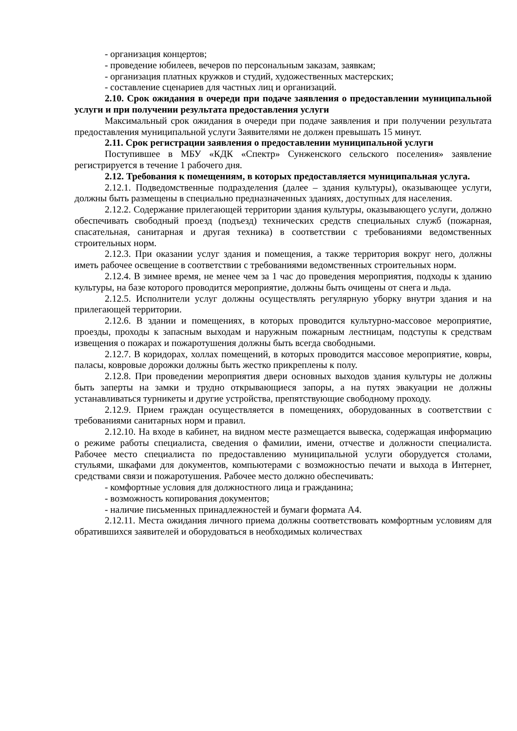- организация концертов;
- проведение юбилеев, вечеров по персональным заказам, заявкам;
- организация платных кружков и студий, художественных мастерских;
- составление сценариев для частных лиц и организаций.
2.10. Срок ожидания в очереди при подаче заявления о предоставлении муниципальной услуги и при получении результата предоставления услуги
Максимальный срок ожидания в очереди при подаче заявления и при получении результата предоставления муниципальной услуги Заявителями не должен превышать 15 минут.
2.11. Срок регистрации заявления о предоставлении муниципальной услуги
Поступившее в МБУ «КДК «Спектр» Сунженского сельского поселения» заявление регистрируется в течение 1 рабочего дня.
2.12. Требования к помещениям, в которых предоставляется муниципальная услуга.
2.12.1. Подведомственные подразделения (далее – здания культуры), оказывающее услуги, должны быть размещены в специально предназначенных зданиях, доступных для населения.
2.12.2. Содержание прилегающей территории здания культуры, оказывающего услуги, должно обеспечивать свободный проезд (подъезд) технических средств специальных служб (пожарная, спасательная, санитарная и другая техника) в соответствии с требованиями ведомственных строительных норм.
2.12.3. При оказании услуг здания и помещения, а также территория вокруг него, должны иметь рабочее освещение в соответствии с требованиями ведомственных строительных норм.
2.12.4. В зимнее время, не менее чем за 1 час до проведения мероприятия, подходы к зданию культуры, на базе которого проводится мероприятие, должны быть очищены от снега и льда.
2.12.5. Исполнители услуг должны осуществлять регулярную уборку внутри здания и на прилегающей территории.
2.12.6. В здании и помещениях, в которых проводится культурно-массовое мероприятие, проезды, проходы к запасным выходам и наружным пожарным лестницам, подступы к средствам извещения о пожарах и пожаротушения должны быть всегда свободными.
2.12.7. В коридорах, холлах помещений, в которых проводится массовое мероприятие, ковры, паласы, ковровые дорожки должны быть жестко прикреплены к полу.
2.12.8. При проведении мероприятия двери основных выходов здания культуры не должны быть заперты на замки и трудно открывающиеся запоры, а на путях эвакуации не должны устанавливаться турникеты и другие устройства, препятствующие свободному проходу.
2.12.9. Прием граждан осуществляется в помещениях, оборудованных в соответствии с требованиями санитарных норм и правил.
2.12.10. На входе в кабинет, на видном месте размещается вывеска, содержащая информацию о режиме работы специалиста, сведения о фамилии, имени, отчестве и должности специалиста. Рабочее место специалиста по предоставлению муниципальной услуги оборудуется столами, стульями, шкафами для документов, компьютерами с возможностью печати и выхода в Интернет, средствами связи и пожаротушения. Рабочее место должно обеспечивать:
- комфортные условия для должностного лица и гражданина;
- возможность копирования документов;
- наличие письменных принадлежностей и бумаги формата А4.
2.12.11. Места ожидания личного приема должны соответствовать комфортным условиям для обратившихся заявителей и оборудоваться в необходимых количествах